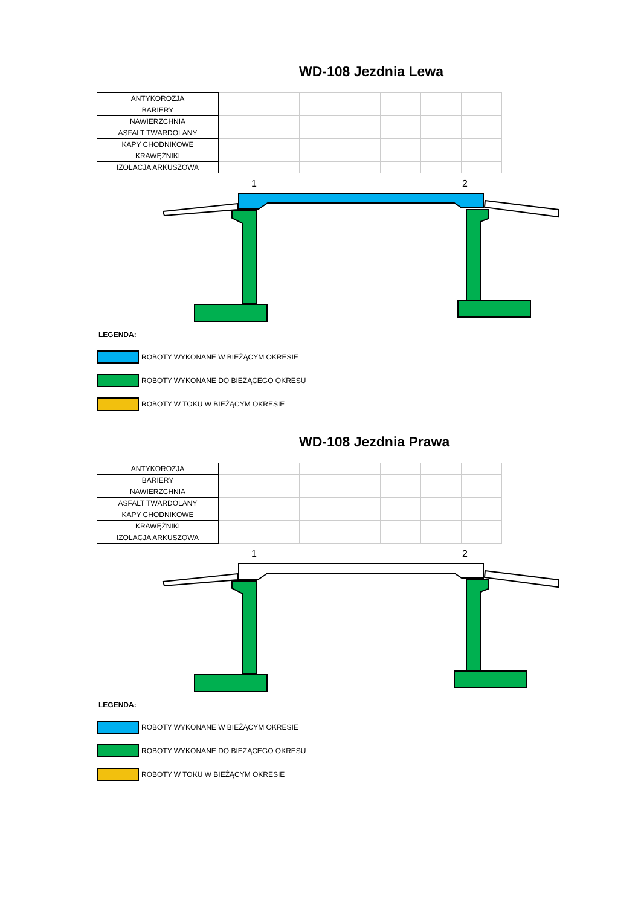WD-108 Jezdnia Lewa
| ANTYKOROZJA | | | | | | | |
| BARIERY | | | | | | | |
| NAWIERZCHNIA | | | | | | | |
| ASFALT TWARDOLANY | | | | | | | |
| KAPY CHODNIKOWE | | | | | | | |
| KRAWĘŻNIKI | | | | | | | |
| IZOLACJA ARKUSZOWA | | | | | | | |
1
2
LEGENDA:
ROBOTY WYKONANE W BIEŻĄCYM OKRESIE
ROBOTY WYKONANE DO BIEŻĄCEGO OKRESU
ROBOTY W TOKU W BIEŻĄCYM OKRESIE
WD-108 Jezdnia Prawa
| ANTYKOROZJA | | | | | | | |
| BARIERY | | | | | | | |
| NAWIERZCHNIA | | | | | | | |
| ASFALT TWARDOLANY | | | | | | | |
| KAPY CHODNIKOWE | | | | | | | |
| KRAWĘŻNIKI | | | | | | | |
| IZOLACJA ARKUSZOWA | | | | | | | |
1
2
LEGENDA:
ROBOTY WYKONANE W BIEŻĄCYM OKRESIE
ROBOTY WYKONANE DO BIEŻĄCEGO OKRESU
ROBOTY W TOKU W BIEŻĄCYM OKRESIE